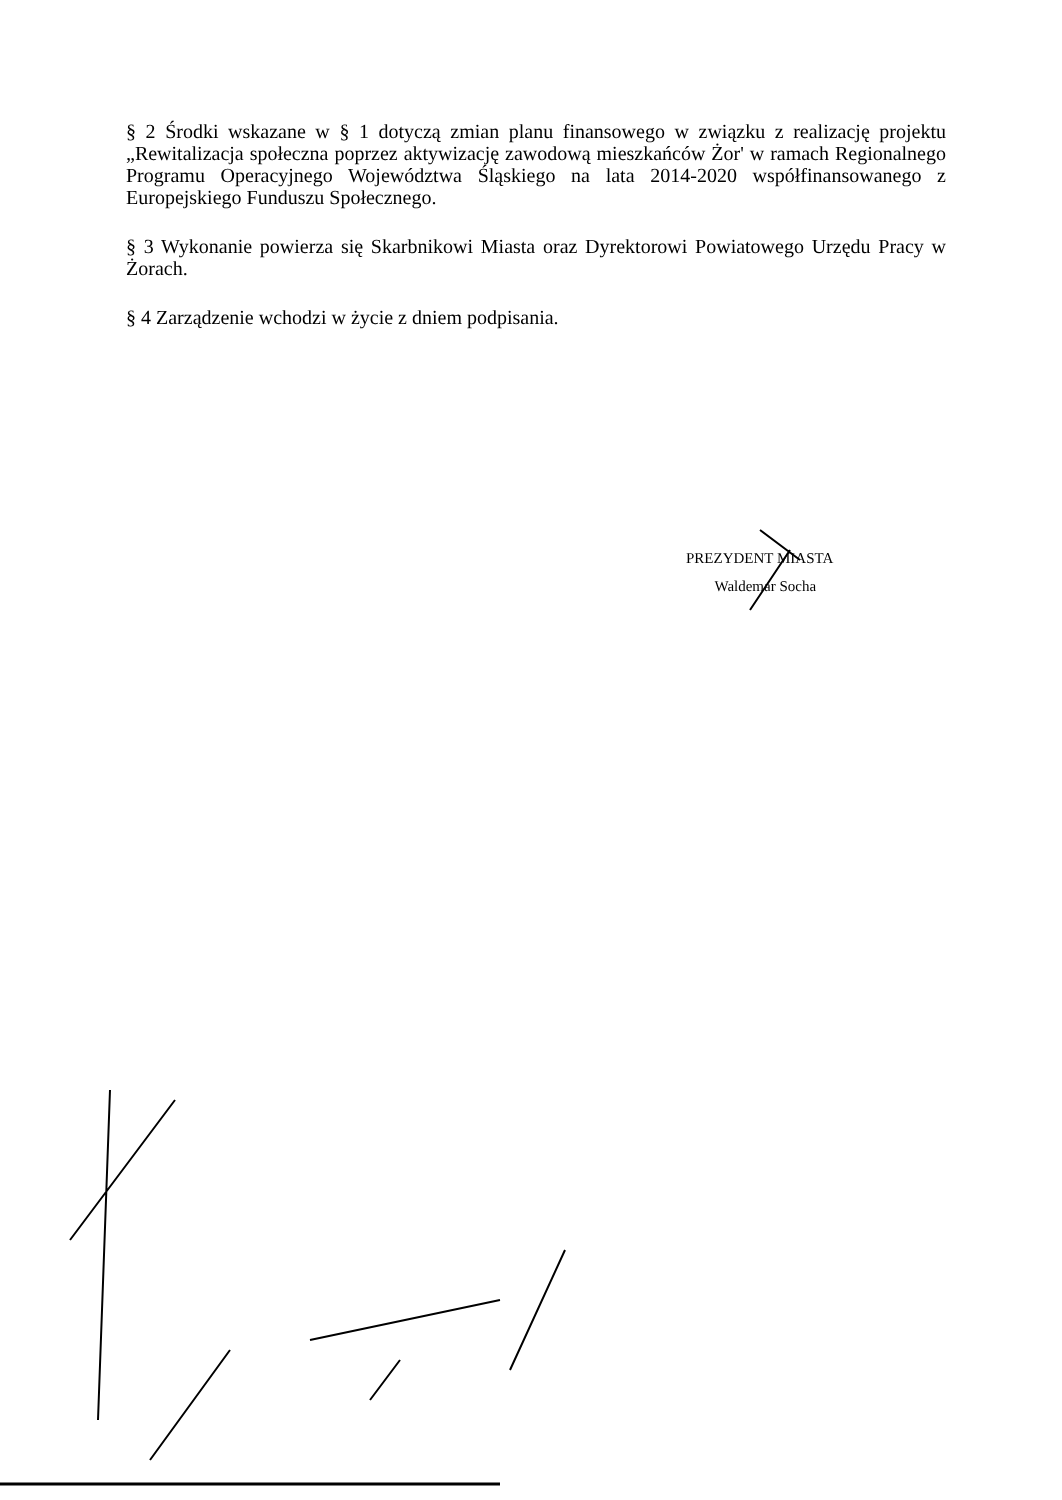§ 2 Środki wskazane w § 1 dotyczą zmian planu finansowego w związku z realizację projektu „Rewitalizacja społeczna poprzez aktywizację zawodową mieszkańców Żor' w ramach Regionalnego Programu Operacyjnego Województwa Śląskiego na lata 2014-2020 współfinansowanego z Europejskiego Funduszu Społecznego.
§ 3 Wykonanie powierza się Skarbnikowi Miasta oraz Dyrektorowi Powiatowego Urzędu Pracy w Żorach.
§ 4 Zarządzenie wchodzi w życie z dniem podpisania.
PREZYDENT MIASTA
Waldemar Socha